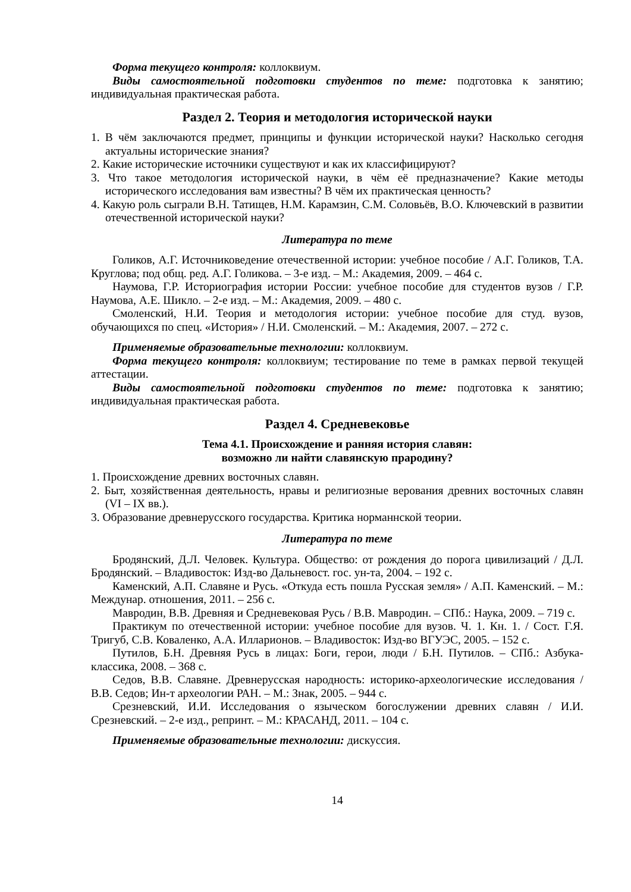Форма текущего контроля: коллоквиум.
Виды самостоятельной подготовки студентов по теме: подготовка к занятию; индивидуальная практическая работа.
Раздел 2. Теория и методология исторической науки
1. В чём заключаются предмет, принципы и функции исторической науки? Насколько сегодня актуальны исторические знания?
2. Какие исторические источники существуют и как их классифицируют?
3. Что такое методология исторической науки, в чём её предназначение? Какие методы исторического исследования вам известны? В чём их практическая ценность?
4. Какую роль сыграли В.Н. Татищев, Н.М. Карамзин, С.М. Соловьёв, В.О. Ключевский в развитии отечественной исторической науки?
Литература по теме
Голиков, А.Г. Источниковедение отечественной истории: учебное пособие / А.Г. Голиков, Т.А. Круглова; под общ. ред. А.Г. Голикова. – 3-е изд. – М.: Академия, 2009. – 464 с.
Наумова, Г.Р. Историография истории России: учебное пособие для студентов вузов / Г.Р. Наумова, А.Е. Шикло. – 2-е изд. – М.: Академия, 2009. – 480 с.
Смоленский, Н.И. Теория и методология истории: учебное пособие для студ. вузов, обучающихся по спец. «История» / Н.И. Смоленский. – М.: Академия, 2007. – 272 с.
Применяемые образовательные технологии: коллоквиум.
Форма текущего контроля: коллоквиум; тестирование по теме в рамках первой текущей аттестации.
Виды самостоятельной подготовки студентов по теме: подготовка к занятию; индивидуальная практическая работа.
Раздел 4. Средневековье
Тема 4.1. Происхождение и ранняя история славян:
возможно ли найти славянскую прародину?
1. Происхождение древних восточных славян.
2. Быт, хозяйственная деятельность, нравы и религиозные верования древних восточных славян (VI – IX вв.).
3. Образование древнерусского государства. Критика норманнской теории.
Литература по теме
Бродянский, Д.Л. Человек. Культура. Общество: от рождения до порога цивилизаций / Д.Л. Бродянский. – Владивосток: Изд-во Дальневост. гос. ун-та, 2004. – 192 с.
Каменский, А.П. Славяне и Русь. «Откуда есть пошла Русская земля» / А.П. Каменский. – М.: Междунар. отношения, 2011. – 256 с.
Мавродин, В.В. Древняя и Средневековая Русь / В.В. Мавродин. – СПб.: Наука, 2009. – 719 с.
Практикум по отечественной истории: учебное пособие для вузов. Ч. 1. Кн. 1. / Сост. Г.Я. Тригуб, С.В. Коваленко, А.А. Илларионов. – Владивосток: Изд-во ВГУЭС, 2005. – 152 с.
Путилов, Б.Н. Древняя Русь в лицах: Боги, герои, люди / Б.Н. Путилов. – СПб.: Азбука-классика, 2008. – 368 с.
Седов, В.В. Славяне. Древнерусская народность: историко-археологические исследования / В.В. Седов; Ин-т археологии РАН. – М.: Знак, 2005. – 944 с.
Срезневский, И.И. Исследования о языческом богослужении древних славян / И.И. Срезневский. – 2-е изд., репринт. – М.: КРАСАНД, 2011. – 104 с.
Применяемые образовательные технологии: дискуссия.
14